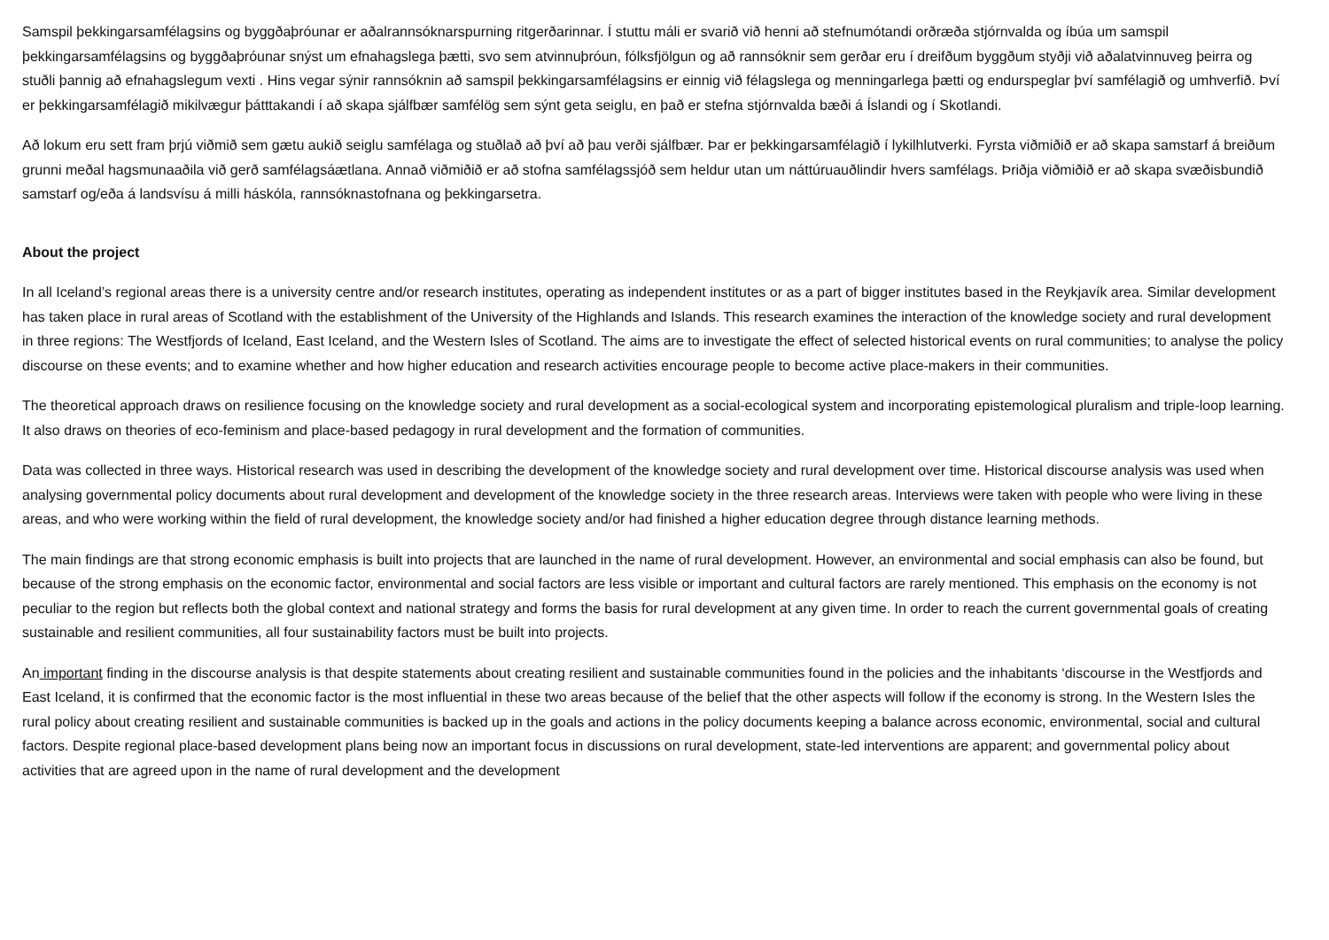Samspil þekkingarsamfélagsins og byggðaþróunar er aðalrannsóknarspurning ritgerðarinnar. Í stuttu máli er svarið við henni að stefnumótandi orðræða stjórnvalda og íbúa um samspil þekkingarsamfélagsins og byggðaþróunar snýst um efnahagslega þætti, svo sem atvinnuþróun, fólksfjölgun og að rannsóknir sem gerðar eru í dreifðum byggðum styðji við aðalatvinnuveg þeirra og stuðli þannig að efnahagslegum vexti . Hins vegar sýnir rannsóknin að samspil þekkingarsamfélagsins er einnig við félagslega og menningarlega þætti og endurspeglar því samfélagið og umhverfið. Því er þekkingarsamfélagið mikilvægur þátttakandi í að skapa sjálfbær samfélög sem sýnt geta seiglu, en það er stefna stjórnvalda bæði á Íslandi og í Skotlandi.
Að lokum eru sett fram þrjú viðmið sem gætu aukið seiglu samfélaga og stuðlað að því að þau verði sjálfbær. Þar er þekkingarsamfélagið í lykilhlutverki. Fyrsta viðmiðið er að skapa samstarf á breiðum grunni meðal hagsmunaaðila við gerð samfélagsáætlana. Annað viðmiðið er að stofna samfélagssjóð sem heldur utan um náttúruauðlindir hvers samfélags. Þriðja viðmiðið er að skapa svæðisbundið samstarf og/eða á landsvísu á milli háskóla, rannsóknastofnana og þekkingarsetra.
About the project
In all Iceland’s regional areas there is a university centre and/or research institutes, operating as independent institutes or as a part of bigger institutes based in the Reykjavík area. Similar development has taken place in rural areas of Scotland with the establishment of the University of the Highlands and Islands. This research examines the interaction of the knowledge society and rural development in three regions: The Westfjords of Iceland, East Iceland, and the Western Isles of Scotland. The aims are to investigate the effect of selected historical events on rural communities; to analyse the policy discourse on these events; and to examine whether and how higher education and research activities encourage people to become active place-makers in their communities.
The theoretical approach draws on resilience focusing on the knowledge society and rural development as a social-ecological system and incorporating epistemological pluralism and triple-loop learning. It also draws on theories of eco-feminism and place-based pedagogy in rural development and the formation of communities.
Data was collected in three ways. Historical research was used in describing the development of the knowledge society and rural development over time. Historical discourse analysis was used when analysing governmental policy documents about rural development and development of the knowledge society in the three research areas. Interviews were taken with people who were living in these areas, and who were working within the field of rural development, the knowledge society and/or had finished a higher education degree through distance learning methods.
The main findings are that strong economic emphasis is built into projects that are launched in the name of rural development. However, an environmental and social emphasis can also be found, but because of the strong emphasis on the economic factor, environmental and social factors are less visible or important and cultural factors are rarely mentioned. This emphasis on the economy is not peculiar to the region but reflects both the global context and national strategy and forms the basis for rural development at any given time. In order to reach the current governmental goals of creating sustainable and resilient communities, all four sustainability factors must be built into projects.
An important finding in the discourse analysis is that despite statements about creating resilient and sustainable communities found in the policies and the inhabitants ‘discourse in the Westfjords and East Iceland, it is confirmed that the economic factor is the most influential in these two areas because of the belief that the other aspects will follow if the economy is strong. In the Western Isles the rural policy about creating resilient and sustainable communities is backed up in the goals and actions in the policy documents keeping a balance across economic, environmental, social and cultural factors. Despite regional place-based development plans being now an important focus in discussions on rural development, state-led interventions are apparent; and governmental policy about activities that are agreed upon in the name of rural development and the development